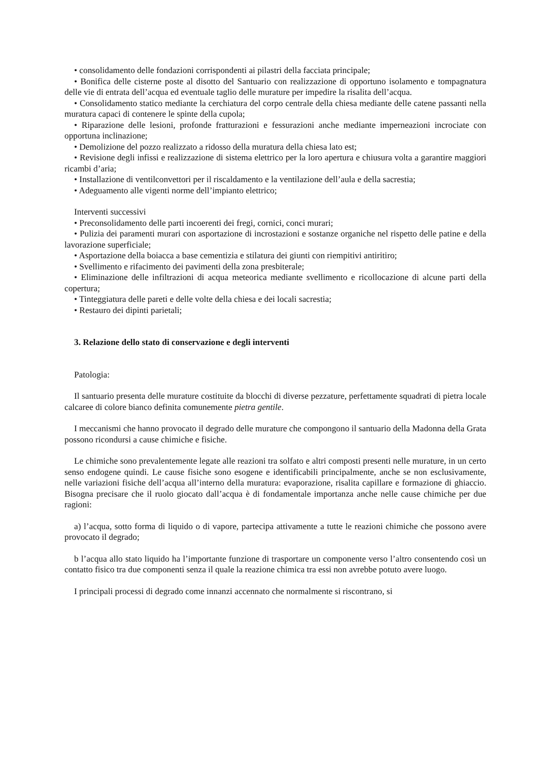• consolidamento delle fondazioni corrispondenti ai pilastri della facciata principale;
• Bonifica delle cisterne poste al disotto del Santuario con realizzazione di opportuno isolamento e tompagnatura delle vie di entrata dell’acqua ed eventuale taglio delle murature per impedire la risalita dell’acqua.
• Consolidamento statico mediante la cerchiatura del corpo centrale della chiesa mediante delle catene passanti nella muratura capaci di contenere le spinte della cupola;
• Riparazione delle lesioni, profonde fratturazioni e fessurazioni anche mediante imperneazioni incrociate con opportuna inclinazione;
• Demolizione del pozzo realizzato a ridosso della muratura della chiesa lato est;
• Revisione degli infissi e realizzazione di sistema elettrico per la loro apertura e chiusura volta a garantire maggiori ricambi d’aria;
• Installazione di ventilconvettori per il riscaldamento e la ventilazione dell’aula e della sacrestia;
• Adeguamento alle vigenti norme dell’impianto elettrico;
Interventi successivi
• Preconsolidamento delle parti incoerenti dei fregi, cornici, conci murari;
• Pulizia dei paramenti murari con asportazione di incrostazioni e sostanze organiche nel rispetto delle patine e della lavorazione superficiale;
• Asportazione della boiacca a base cementizia e stilatura dei giunti con riempitivi antiritiro;
• Svellimento e rifacimento dei pavimenti della zona presbiterale;
• Eliminazione delle infiltrazioni di acqua meteorica mediante svellimento e ricollocazione di alcune parti della copertura;
• Tinteggiatura delle pareti e delle volte della chiesa e dei locali sacrestia;
• Restauro dei dipinti parietali;
3. Relazione dello stato di conservazione e degli interventi
Patologia:
Il santuario presenta delle murature costituite da blocchi di diverse pezzature, perfettamente squadrati di pietra locale calcaree di colore bianco definita comunemente pietra gentile.
I meccanismi che hanno provocato il degrado delle murature che compongono il santuario della Madonna della Grata possono ricondursi a cause chimiche e fisiche.
Le chimiche sono prevalentemente legate alle reazioni tra solfato e altri composti presenti nelle murature, in un certo senso endogene quindi. Le cause fisiche sono esogene e identificabili principalmente, anche se non esclusivamente, nelle variazioni fisiche dell’acqua all’interno della muratura: evaporazione, risalita capillare e formazione di ghiaccio. Bisogna precisare che il ruolo giocato dall’acqua è di fondamentale importanza anche nelle cause chimiche per due ragioni:
a) l’acqua, sotto forma di liquido o di vapore, partecipa attivamente a tutte le reazioni chimiche che possono avere provocato il degrado;
b l’acqua allo stato liquido ha l’importante funzione di trasportare un componente verso l’altro consentendo così un contatto fisico tra due componenti senza il quale la reazione chimica tra essi non avrebbe potuto avere luogo.
I principali processi di degrado come innanzi accennato che normalmente si riscontrano, si